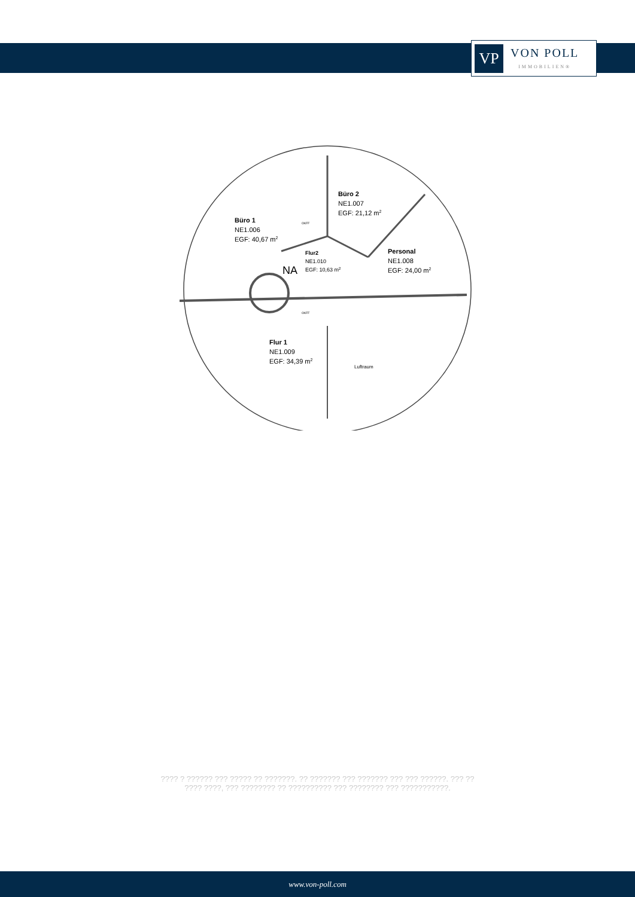VP
VON POLL
IMMOBILIEN®
Büro 1
NE1.006
EGF: 40,67 m2
Büro 2
NE1.007
EGF: 21,12 m2
Flur2
NE1.010
EGF: 10,63 m2
NA
Personal
NE1.008
EGF: 24,00 m2
Flur 1
NE1.009
EGF: 34,39 m2
Luftraum
OKFF
OKFF
???? ? ?????? ??? ????? ?? ???????. ?? ??????? ??? ??????? ??? ??? ??????. ??? ??
???? ????, ??? ???????? ?? ?????????? ??? ???????? ??? ???????????.
www.von-poll.com